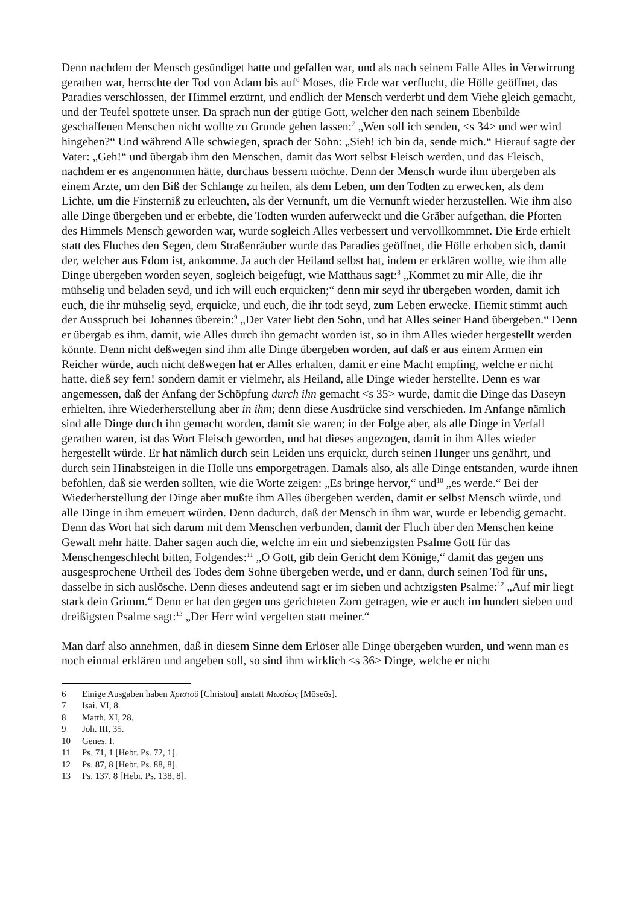Denn nachdem der Mensch gesündiget hatte und gefallen war, und als nach seinem Falle Alles in Verwirrung gerathen war, herrschte der Tod von Adam bis auf<sup>6</sup> Moses, die Erde war verflucht, die Hölle geöffnet, das Paradies verschlossen, der Himmel erzürnt, und endlich der Mensch verderbt und dem Viehe gleich gemacht, und der Teufel spottete unser. Da sprach nun der gütige Gott, welcher den nach seinem Ebenbilde geschaffenen Menschen nicht wollte zu Grunde gehen lassen:<sup>7</sup> „Wen soll ich senden, <s 34> und wer wird hingehen?“ Und während Alle schwiegen, sprach der Sohn: „Sieh! ich bin da, sende mich.“ Hierauf sagte der Vater: „Geh!“ und übergab ihm den Menschen, damit das Wort selbst Fleisch werden, und das Fleisch, nachdem er es angenommen hätte, durchaus bessern möchte. Denn der Mensch wurde ihm übergeben als einem Arzte, um den Biß der Schlange zu heilen, als dem Leben, um den Todten zu erwecken, als dem Lichte, um die Finsterniß zu erleuchten, als der Vernunft, um die Vernunft wieder herzustellen. Wie ihm also alle Dinge übergeben und er erbebte, die Todten wurden auferweckt und die Gräber aufgethan, die Pforten des Himmels Mensch geworden war, wurde sogleich Alles verbessert und vervollkommnet. Die Erde erhielt statt des Fluches den Segen, dem Straßenräuber wurde das Paradies geöffnet, die Hölle erhoben sich, damit der, welcher aus Edom ist, ankomme. Ja auch der Heiland selbst hat, indem er erklären wollte, wie ihm alle Dinge übergeben worden seyen, sogleich beigefügt, wie Matthäus sagt:<sup>8</sup> „Kommet zu mir Alle, die ihr mühselig und beladen seyd, und ich will euch erquicken;“ denn mir seyd ihr übergeben worden, damit ich euch, die ihr mühselig seyd, erquicke, und euch, die ihr todt seyd, zum Leben erwecke. Hiemit stimmt auch der Ausspruch bei Johannes überein:<sup>9</sup> „Der Vater liebt den Sohn, und hat Alles seiner Hand übergeben.“ Denn er übergab es ihm, damit, wie Alles durch ihn gemacht worden ist, so in ihm Alles wieder hergestellt werden könnte. Denn nicht deßwegen sind ihm alle Dinge übergeben worden, auf daß er aus einem Armen ein Reicher würde, auch nicht deßwegen hat er Alles erhalten, damit er eine Macht empfing, welche er nicht hatte, dieß sey fern! sondern damit er vielmehr, als Heiland, alle Dinge wieder herstellte. Denn es war angemessen, daß der Anfang der Schöpfung durch ihn gemacht <s 35> wurde, damit die Dinge das Daseyn erhielten, ihre Wiederherstellung aber in ihm; denn diese Ausdrücke sind verschieden. Im Anfange nämlich sind alle Dinge durch ihn gemacht worden, damit sie waren; in der Folge aber, als alle Dinge in Verfall gerathen waren, ist das Wort Fleisch geworden, und hat dieses angezogen, damit in ihm Alles wieder hergestellt würde. Er hat nämlich durch sein Leiden uns erquickt, durch seinen Hunger uns genährt, und durch sein Hinabsteigen in die Hölle uns emporgetragen. Damals also, als alle Dinge entstanden, wurde ihnen befohlen, daß sie werden sollten, wie die Worte zeigen: „Es bringe hervor,“ und<sup>10</sup> „es werde.“ Bei der Wiederherstellung der Dinge aber mußte ihm Alles übergeben werden, damit er selbst Mensch würde, und alle Dinge in ihm erneuert würden. Denn dadurch, daß der Mensch in ihm war, wurde er lebendig gemacht. Denn das Wort hat sich darum mit dem Menschen verbunden, damit der Fluch über den Menschen keine Gewalt mehr hätte. Daher sagen auch die, welche im ein und siebenzigsten Psalme Gott für das Menschengeschlecht bitten, Folgendes:<sup>11</sup> „O Gott, gib dein Gericht dem Könige,“ damit das gegen uns ausgesprochene Urtheil des Todes dem Sohne übergeben werde, und er dann, durch seinen Tod für uns, dasselbe in sich auslösche. Denn dieses andeutend sagt er im sieben und achtzigsten Psalme:<sup>12</sup> „Auf mir liegt stark dein Grimm.“ Denn er hat den gegen uns gerichteten Zorn getragen, wie er auch im hundert sieben und dreißigsten Psalme sagt:<sup>13</sup> „Der Herr wird vergelten statt meiner.“
Man darf also annehmen, daß in diesem Sinne dem Erlöser alle Dinge übergeben wurden, und wenn man es noch einmal erklären und angeben soll, so sind ihm wirklich <s 36> Dinge, welche er nicht
6 Einige Ausgaben haben Χριστοῦ [Christou] anstatt Μωσέως [Mōseōs].
7 Isai. VI, 8.
8 Matth. XI, 28.
9 Joh. III, 35.
10 Genes. I.
11 Ps. 71, 1 [Hebr. Ps. 72, 1].
12 Ps. 87, 8 [Hebr. Ps. 88, 8].
13 Ps. 137, 8 [Hebr. Ps. 138, 8].